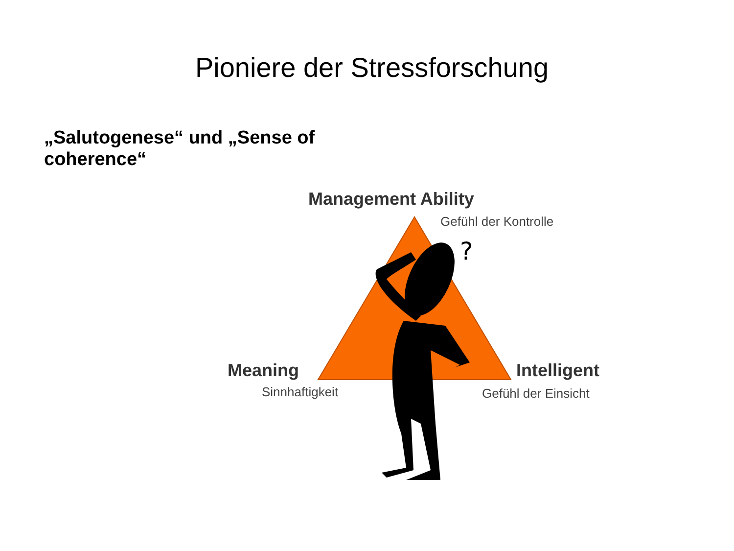Pioniere der Stressforschung
„Salutogenese“ und „Sense of coherence“
?
Management Ability
Gefühl der Kontrolle
Meaning
Sinnhaftigkeit
Intelligent
Gefühl der Einsicht